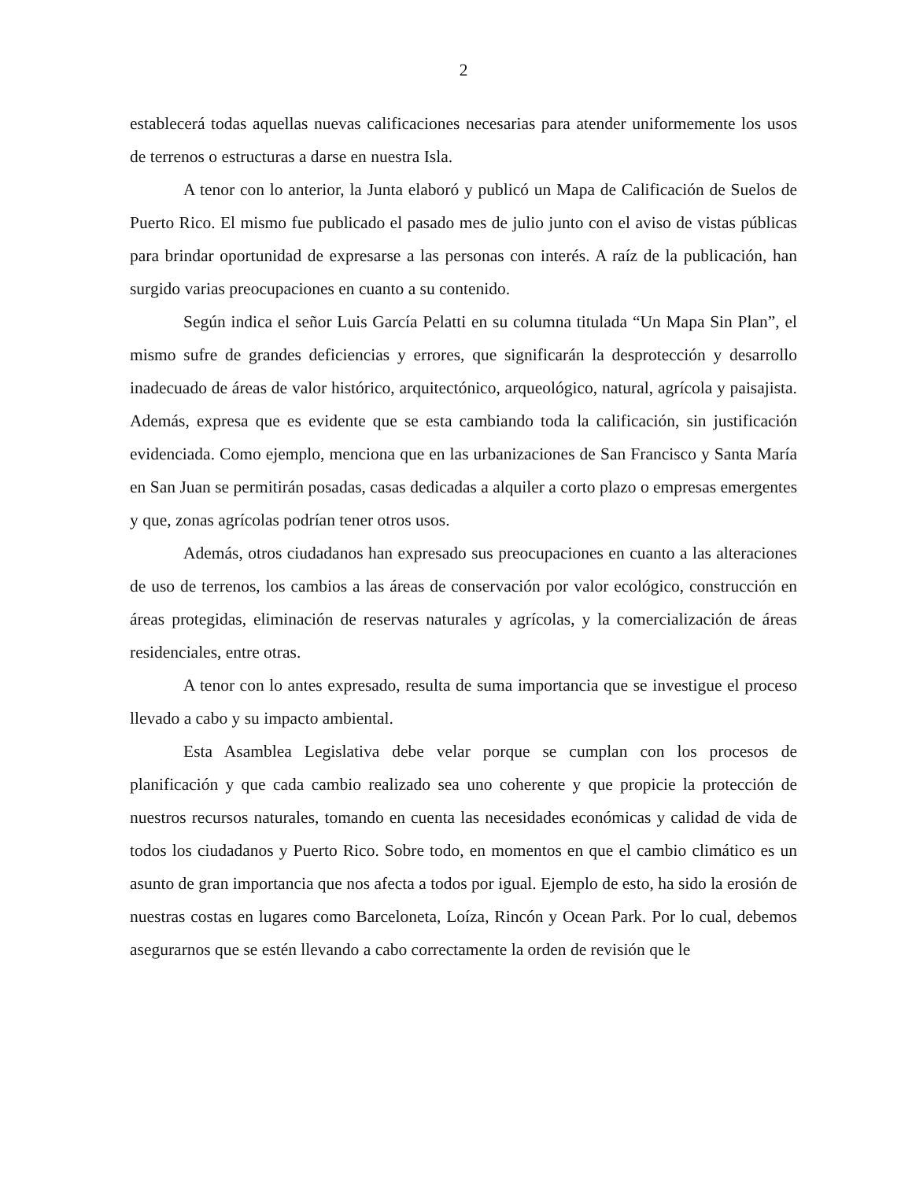2
establecerá todas aquellas nuevas calificaciones necesarias para atender uniformemente los usos de terrenos o estructuras a darse en nuestra Isla.
A tenor con lo anterior, la Junta elaboró y publicó un Mapa de Calificación de Suelos de Puerto Rico. El mismo fue publicado el pasado mes de julio junto con el aviso de vistas públicas para brindar oportunidad de expresarse a las personas con interés. A raíz de la publicación, han surgido varias preocupaciones en cuanto a su contenido.
Según indica el señor Luis García Pelatti en su columna titulada “Un Mapa Sin Plan”, el mismo sufre de grandes deficiencias y errores, que significarán la desprotección y desarrollo inadecuado de áreas de valor histórico, arquitectónico, arqueológico, natural, agrícola y paisajista. Además, expresa que es evidente que se esta cambiando toda la calificación, sin justificación evidenciada. Como ejemplo, menciona que en las urbanizaciones de San Francisco y Santa María en San Juan se permitirán posadas, casas dedicadas a alquiler a corto plazo o empresas emergentes y que, zonas agrícolas podrían tener otros usos.
Además, otros ciudadanos han expresado sus preocupaciones en cuanto a las alteraciones de uso de terrenos, los cambios a las áreas de conservación por valor ecológico, construcción en áreas protegidas, eliminación de reservas naturales y agrícolas, y la comercialización de áreas residenciales, entre otras.
A tenor con lo antes expresado, resulta de suma importancia que se investigue el proceso llevado a cabo y su impacto ambiental.
Esta Asamblea Legislativa debe velar porque se cumplan con los procesos de planificación y que cada cambio realizado sea uno coherente y que propicie la protección de nuestros recursos naturales, tomando en cuenta las necesidades económicas y calidad de vida de todos los ciudadanos y Puerto Rico. Sobre todo, en momentos en que el cambio climático es un asunto de gran importancia que nos afecta a todos por igual. Ejemplo de esto, ha sido la erosión de nuestras costas en lugares como Barceloneta, Loíza, Rincón y Ocean Park. Por lo cual, debemos asegurarnos que se estén llevando a cabo correctamente la orden de revisión que le